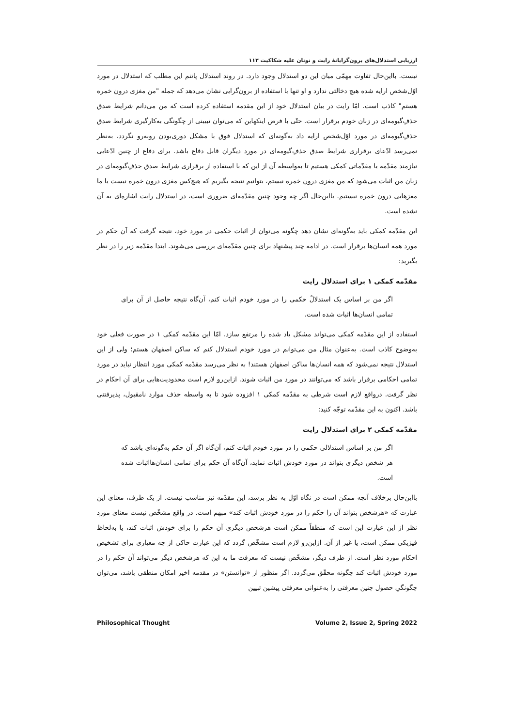ارزیابی استدلال‌های برون‌گرایانهٔ رایت و نونان علیه شکاکیت ۱۱۳
نیست. بااین‌حال تفاوت مهمّی میان این دو استدلال وجود دارد. در روند استدلال پاتنم این مطلب که استدلال در مورد اوّل‌شخص ارایه شده هیچ دخالتی ندارد و او تنها با استفاده از برون‌گرایی نشان می‌دهد که جمله "من مغزی درون خمره هستم" کاذب است. امّا رایت در بیان استدلال خود از این مقدمه استفاده کرده است که من می‌دانم شرایط صدق حذفِ‌گیومه‌ای در زبان خودم برقرار است. حتّی با فرض اینکهاین که می‌توان تبیینی از چگونگی به‌کارگیری شرایط صدق حذفِ‌گیومه‌ای در مورد اوّل‌شخص ارایه داد به‌گونه‌ای که استدلال فوق با مشکل دوری‌بودن روبه‌رو نگردد، به‌نظر نمی‌رسد ادّعای برقراری شرایط صدق حذفِ‌گیومه‌ای در مورد دیگران قابل دفاع باشد. برای دفاع از چنین ادّعایی نیازمند مقدّمه یا مقدّماتی کمکی هستیم تا به‌واسطه آن از این که با استفاده از برقراری شرایط صدق حذفِ‌گیومه‌ای در زبان من اثبات می‌شود که من مغزی درون خمره نیستم، بتوانیم نتیجه بگیریم که هیچ‌کس مغزی درون خمره نیست یا ما مغزهایی درون خمره نیستیم. بااین‌حال اگر چه وجود چنین مقدّمه‌ای ضروری است، در استدلال رایت اشاره‌ای به آن نشده است.
این مقدّمه کمکی باید به‌گونه‌ای نشان دهد چگونه می‌توان از اثبات حکمی در مورد خود، نتیجه گرفت که آن حکم در مورد همه انسان‌ها برقرار است. در ادامه چند پیشنهاد برای چنین مقدّمه‌ای بررسی می‌شوند. ابتدا مقدّمه زیر را در نظر بگیرید:
مقدّمه کمکی ۱ برای استدلال رایت
اگر من بر اساس یک استدلالْ حکمی را در مورد خودم اثبات کنم، آن‌گاه نتیجه حاصل از آن برای تمامی انسان‌ها اثبات شده است.
استفاده از این مقدّمه کمکی می‌تواند مشکل یاد شده را مرتفع سازد. امّا این مقدّمه کمکی ۱ در صورت فعلی خود به‌وضوح کاذب است. به‌عنوان مثال من می‌توانم در مورد خودم استدلال کنم که ساکن اصفهان هستم؛ ولی از این استدلال نتیجه نمی‌شود که همه انسان‌ها ساکن اصفهان هستند! به نظر می‌رسد مقدّمه کمکی مورد انتظار نباید در مورد تمامی احکامی برقرار باشد که می‌توانند در مورد من اثبات شوند. ازاین‌رو لازم است محدودیت‌هایی برای آن احکام در نظر گرفت. درواقع لازم است شرطی به مقدّمه کمکی ۱ افزوده شود تا به واسطه حذف موارد نامقبول، پذیرفتنی باشد. اکنون به این مقدّمه توجّه کنید:
مقدّمه کمکی ۲ برای استدلال رایت
اگر من بر اساس استدلالی حکمی را در مورد خودم اثبات کنم، آن‌گاه اگر آن حکم به‌گونه‌ای باشد که هر شخص دیگری بتواند در مورد خودش اثبات نماید، آن‌گاه آن حکم برای تمامی انسان‌هااثبات شده است.
بااین‌حال برخلاف آنچه ممکن است در نگاه اوّل به نظر برسد، این مقدّمه نیز مناسب نیست. از یک طرف، معنای این عبارت که «هرشخص بتواند آن را حکم را در مورد خودش اثبات کند» مبهم است. در واقع مشخّص نیست معنای مورد نظر از این عبارت این است که منطقاً ممکن است هرشخص دیگری آن حکم را برای خودش اثبات کند، یا به‌لحاظ فیزیکی ممکن است، یا غیر از آن. ازاین‌رو لازم است مشخّص گردد که این عبارت حاکی از چه معیاری برای تشخیص احکام مورد نظر است. از طرف دیگر، مشخّص نیست که معرفت ما به این که هرشخص دیگر می‌تواند آن حکم را در مورد خودش اثبات کند چگونه محقّق می‌گردد. اگر منظور از «توانستن» در مقدمه اخیر امکان منطقی باشد، می‌توان چگونگیِ حصول چنین معرفتی را به‌عنوانی معرفتی پیشین تبیین
Philosophical Thought Volume 2, Issue 2, Spring 2022